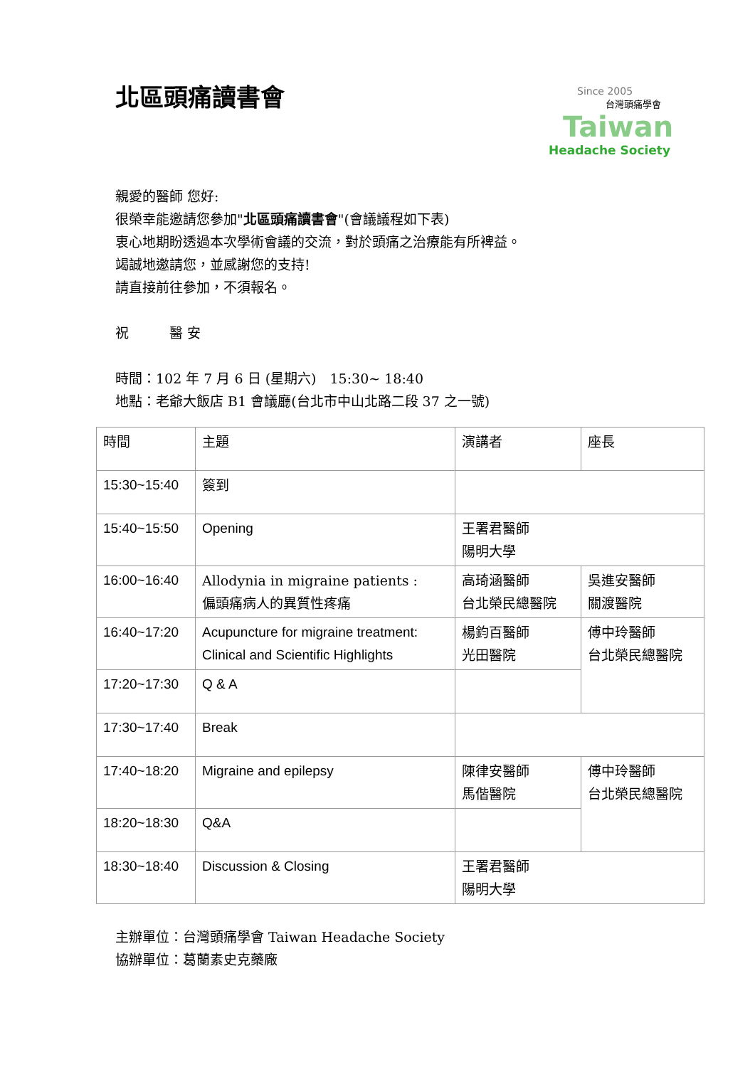北區頭痛讀書會
Since 2005
台灣頭痛學會
Taiwan
Headache Society
親愛的醫師 您好:
很榮幸能邀請您參加"北區頭痛讀書會"(會議議程如下表)
衷心地期盼透過本次學術會議的交流，對於頭痛之治療能有所裨益。
竭誠地邀請您，並感謝您的支持!
請直接前往參加，不須報名。
祝　　　醫 安
時間：102 年 7 月 6 日 (星期六)　15:30~ 18:40
地點：老爺大飯店 B1 會議廳(台北市中山北路二段 37 之一號)
| 時間 | 主題 | 演講者 | 座長 |
| 15:30~15:40 | 簽到 | | |
| 15:40~15:50 | Opening | 王署君醫師 陽明大學 | |
| 16:00~16:40 | Allodynia in migraine patients : 偏頭痛病人的異質性疼痛 | 高琦涵醫師 台北榮民總醫院 | 吳進安醫師 關渡醫院 |
| 16:40~17:20 | Acupuncture for migraine treatment: Clinical and Scientific Highlights | 楊鈞百醫師 光田醫院 | 傅中玲醫師 台北榮民總醫院 |
| 17:20~17:30 | Q & A | | |
| 17:30~17:40 | Break | | |
| 17:40~18:20 | Migraine and epilepsy | 陳律安醫師 馬偕醫院 | 傅中玲醫師 台北榮民總醫院 |
| 18:20~18:30 | Q&A | | |
| 18:30~18:40 | Discussion & Closing | 王署君醫師 陽明大學 | |
主辦單位：台灣頭痛學會 Taiwan Headache Society
協辦單位：葛蘭素史克藥廠